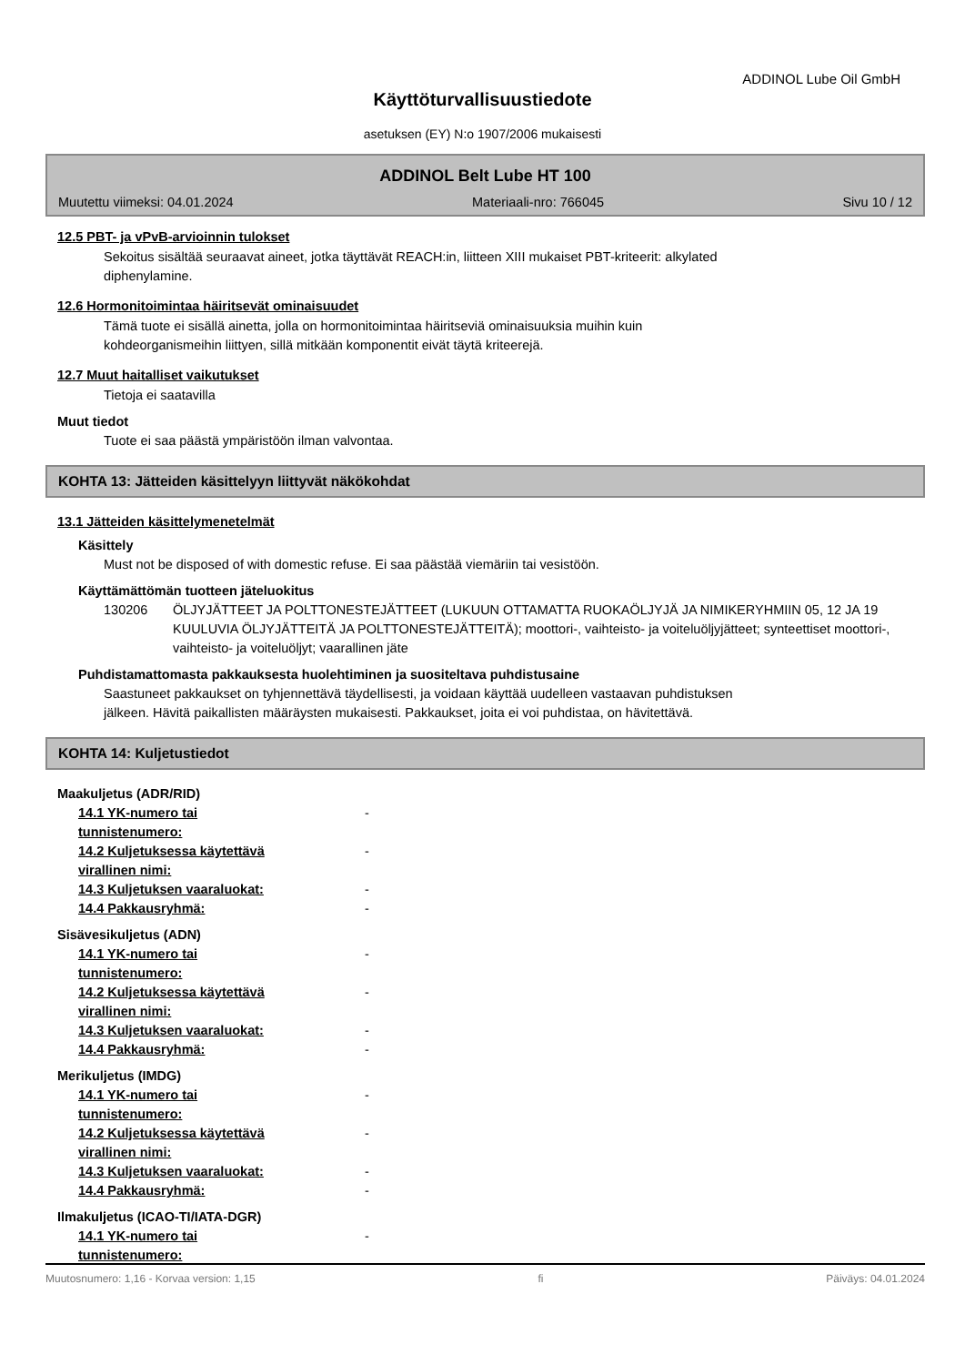ADDINOL Lube Oil GmbH
Käyttöturvallisuustiedote
asetuksen (EY) N:o 1907/2006 mukaisesti
ADDINOL Belt Lube HT 100
Muutettu viimeksi: 04.01.2024 Materiaali-nro: 766045 Sivu 10 / 12
12.5 PBT- ja vPvB-arvioinnin tulokset
Sekoitus sisältää seuraavat aineet, jotka täyttävät REACH:in, liitteen XIII mukaiset PBT-kriteerit: alkylated
diphenylamine.
12.6 Hormonitoimintaa häiritsevät ominaisuudet
Tämä tuote ei sisällä ainetta, jolla on hormonitoimintaa häiritseviä ominaisuuksia muihin kuin
kohdeorganismeihin liittyen, sillä mitkään komponentit eivät täytä kriteerejä.
12.7 Muut haitalliset vaikutukset
Tietoja ei saatavilla
Muut tiedot
Tuote ei saa päästä ympäristöön ilman valvontaa.
KOHTA 13: Jätteiden käsittelyyn liittyvät näkökohdat
13.1 Jätteiden käsittelymenetelmät
Käsittely
Must not be disposed of with domestic refuse. Ei saa päästää viemäriin tai vesistöön.
Käyttämättömän tuotteen jäteluokitus
130206 ÖLJYJÄTTEET JA POLTTONESTEJÄTTEET (LUKUUN OTTAMATTA RUOKAÖLJYJÄ JA NIMIKERYHMIIN 05, 12 JA 19 KUULUVIA ÖLJYJÄTTEITÄ JA POLTTONESTEJÄTTEITÄ); moottori-, vaihteisto- ja voiteluöljyjätteet; synteettiset moottori-, vaihteisto- ja voiteluöljyt; vaarallinen jäte
Puhdistamattomasta pakkauksesta huolehtiminen ja suositeltava puhdistusaine
Saastuneet pakkaukset on tyhjennettävä täydellisesti, ja voidaan käyttää uudelleen vastaavan puhdistuksen
jälkeen. Hävitä paikallisten määräysten mukaisesti. Pakkaukset, joita ei voi puhdistaa, on hävitettävä.
KOHTA 14: Kuljetustiedot
Maakuljetus (ADR/RID)
14.1 YK-numero tai
tunnistenumero: -
14.2 Kuljetuksessa käytettävä
virallinen nimi: -
14.3 Kuljetuksen vaaraluokat: -
14.4 Pakkausryhmä: -
Sisävesikuljetus (ADN)
14.1 YK-numero tai
tunnistenumero: -
14.2 Kuljetuksessa käytettävä
virallinen nimi: -
14.3 Kuljetuksen vaaraluokat: -
14.4 Pakkausryhmä: -
Merikuljetus (IMDG)
14.1 YK-numero tai
tunnistenumero: -
14.2 Kuljetuksessa käytettävä
virallinen nimi: -
14.3 Kuljetuksen vaaraluokat: -
14.4 Pakkausryhmä: -
Ilmakuljetus (ICAO-TI/IATA-DGR)
14.1 YK-numero tai
tunnistenumero: -
Muutosnumero: 1,16 - Korvaa version: 1,15 fi Päiväys: 04.01.2024